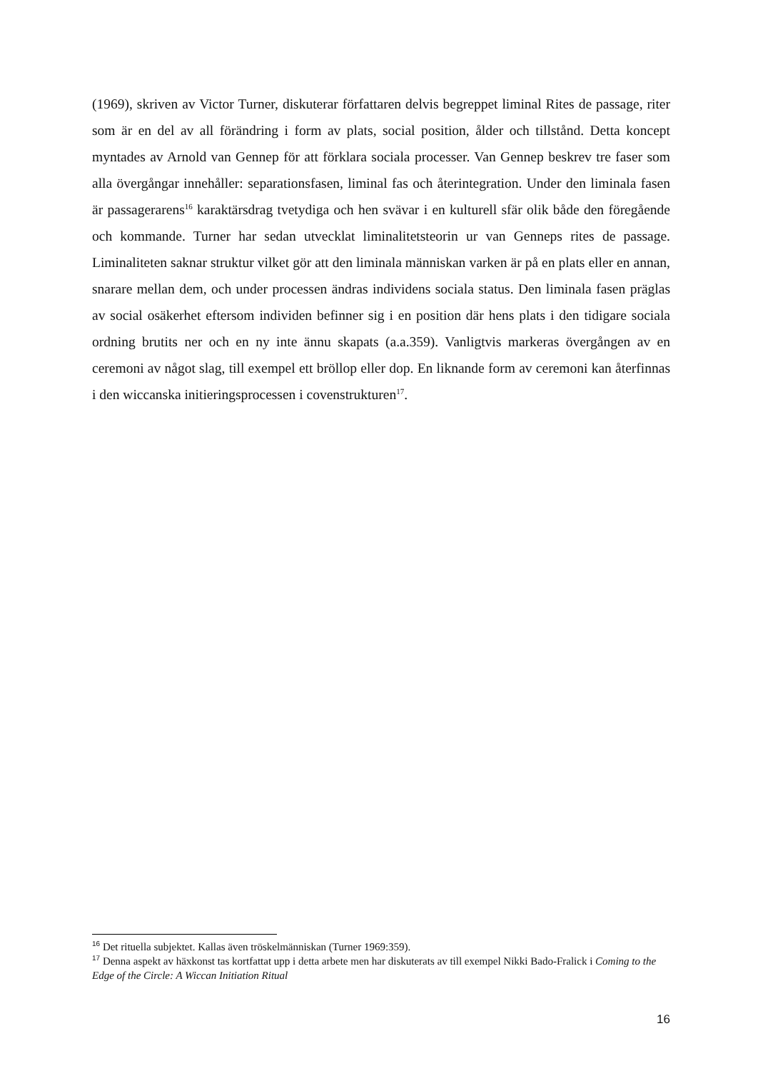(1969), skriven av Victor Turner, diskuterar författaren delvis begreppet liminal Rites de passage, riter som är en del av all förändring i form av plats, social position, ålder och tillstånd. Detta koncept myntades av Arnold van Gennep för att förklara sociala processer. Van Gennep beskrev tre faser som alla övergångar innehåller: separationsfasen, liminal fas och återintegration. Under den liminala fasen är passagerarens<sup>16</sup> karaktärsdrag tvetydiga och hen svävar i en kulturell sfär olik både den föregående och kommande. Turner har sedan utvecklat liminalitetsteorin ur van Genneps rites de passage. Liminaliteten saknar struktur vilket gör att den liminala människan varken är på en plats eller en annan, snarare mellan dem, och under processen ändras individens sociala status. Den liminala fasen präglas av social osäkerhet eftersom individen befinner sig i en position där hens plats i den tidigare sociala ordning brutits ner och en ny inte ännu skapats (a.a.359). Vanligtvis markeras övergången av en ceremoni av något slag, till exempel ett bröllop eller dop. En liknande form av ceremoni kan återfinnas i den wiccanska initieringsprocessen i covenstrukturen<sup>17</sup>.
<sup>16</sup> Det rituella subjektet. Kallas även tröskelmänniskan (Turner 1969:359).
<sup>17</sup> Denna aspekt av häxkonst tas kortfattat upp i detta arbete men har diskuterats av till exempel Nikki Bado-Fralick i Coming to the Edge of the Circle: A Wiccan Initiation Ritual
16